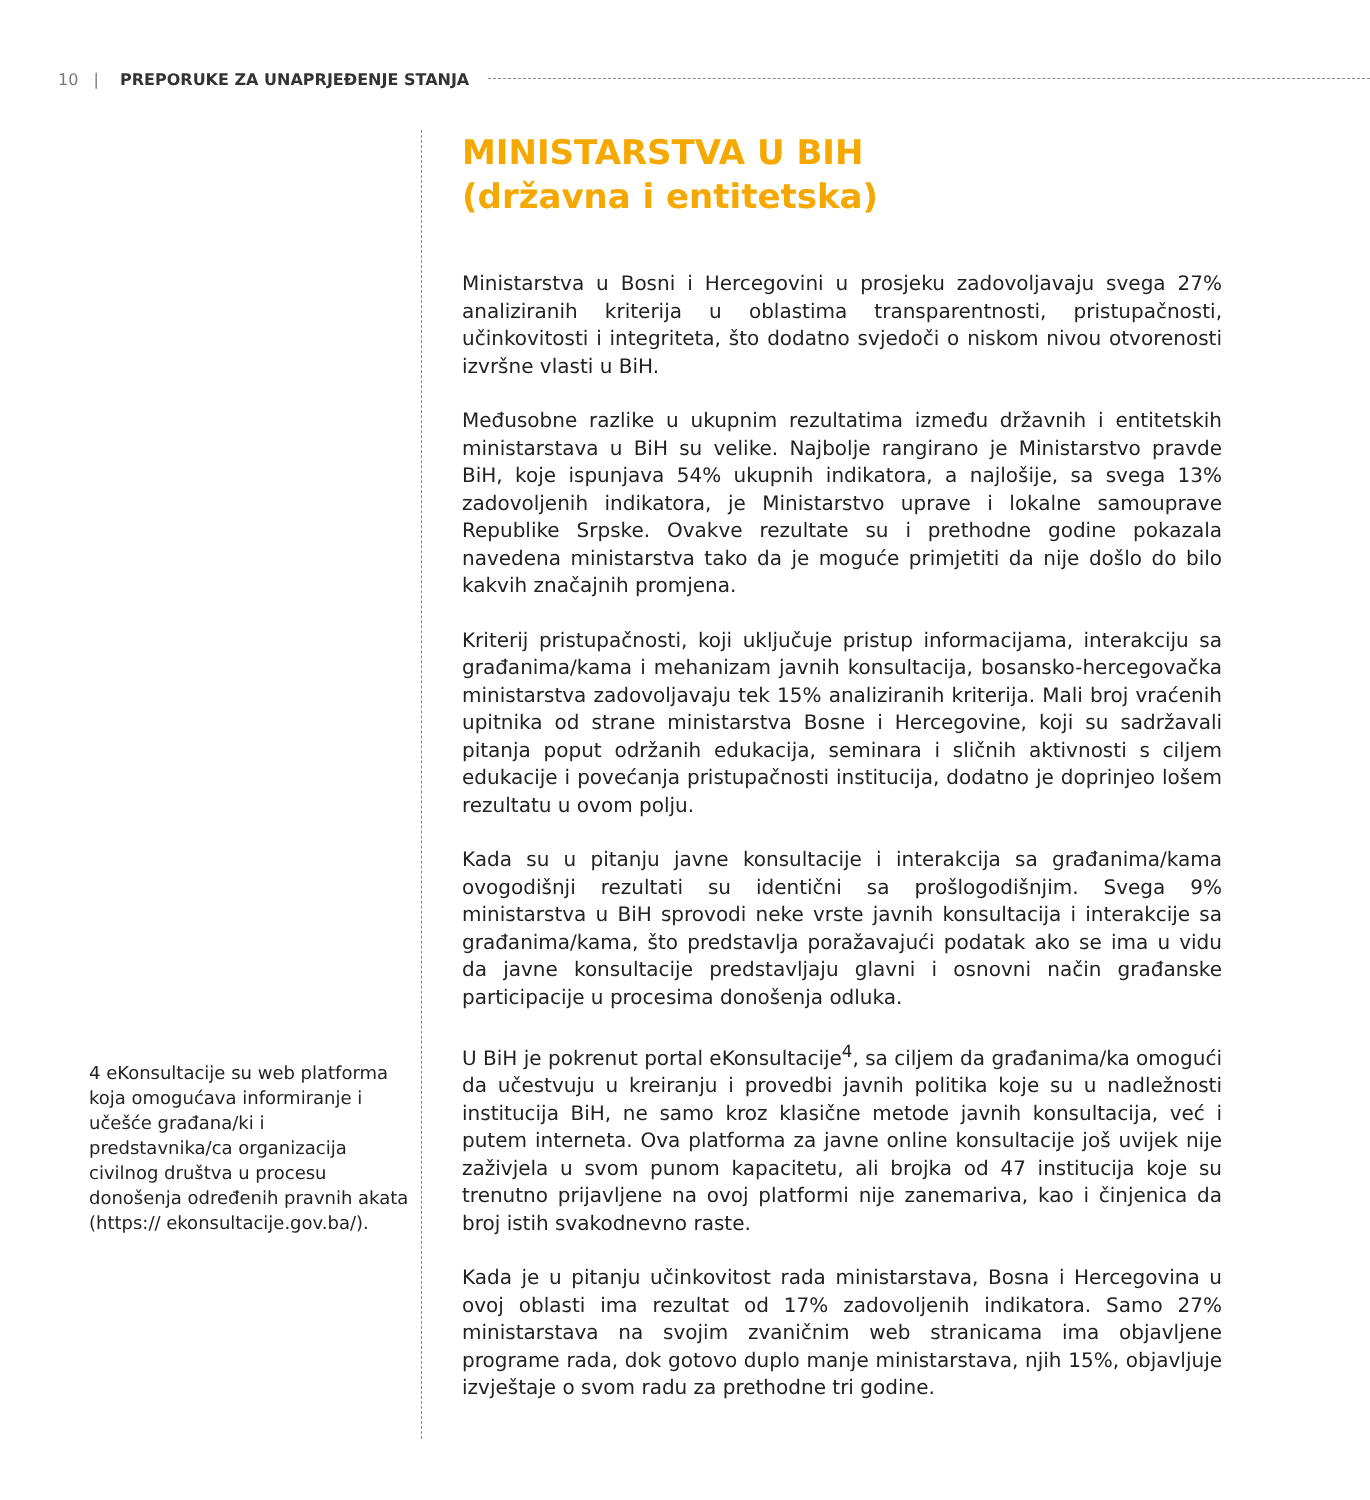10 | PREPORUKE ZA UNAPRJEĐENJE STANJA
4 eKonsultacije su web platforma koja omogućava informiranje i učešće građana/ki i predstavnika/ca organizacija civilnog društva u procesu donošenja određenih pravnih akata (https:// ekonsultacije.gov.ba/).
MINISTARSTVA U BIH
(državna i entitetska)
Ministarstva u Bosni i Hercegovini u prosjeku zadovoljavaju svega 27% analiziranih kriterija u oblastima transparentnosti, pristupačnosti, učinkovitosti i integriteta, što dodatno svjedoči o niskom nivou otvorenosti izvršne vlasti u BiH.
Međusobne razlike u ukupnim rezultatima između državnih i entitetskih ministarstava u BiH su velike. Najbolje rangirano je Ministarstvo pravde BiH, koje ispunjava 54% ukupnih indikatora, a najlošije, sa svega 13% zadovoljenih indikatora, je Ministarstvo uprave i lokalne samouprave Republike Srpske. Ovakve rezultate su i prethodne godine pokazala navedena ministarstva tako da je moguće primjetiti da nije došlo do bilo kakvih značajnih promjena.
Kriterij pristupačnosti, koji uključuje pristup informacijama, interakciju sa građanima/kama i mehanizam javnih konsultacija, bosansko-hercegovačka ministarstva zadovoljavaju tek 15% analiziranih kriterija. Mali broj vraćenih upitnika od strane ministarstva Bosne i Hercegovine, koji su sadržavali pitanja poput održanih edukacija, seminara i sličnih aktivnosti s ciljem edukacije i povećanja pristupačnosti institucija, dodatno je doprinjeo lošem rezultatu u ovom polju.
Kada su u pitanju javne konsultacije i interakcija sa građanima/kama ovogodišnji rezultati su identični sa prošlogodišnjim. Svega 9% ministarstva u BiH sprovodi neke vrste javnih konsultacija i interakcije sa građanima/kama, što predstavlja poražavajući podatak ako se ima u vidu da javne konsultacije predstavljaju glavni i osnovni način građanske participacije u procesima donošenja odluka.
U BiH je pokrenut portal eKonsultacije<sup>4</sup>, sa ciljem da građanima/ka omogući da učestvuju u kreiranju i provedbi javnih politika koje su u nadležnosti institucija BiH, ne samo kroz klasične metode javnih konsultacija, već i putem interneta. Ova platforma za javne online konsultacije još uvijek nije zaživjela u svom punom kapacitetu, ali brojka od 47 institucija koje su trenutno prijavljene na ovoj platformi nije zanemariva, kao i činjenica da broj istih svakodnevno raste.
Kada je u pitanju učinkovitost rada ministarstava, Bosna i Hercegovina u ovoj oblasti ima rezultat od 17% zadovoljenih indikatora. Samo 27% ministarstava na svojim zvaničnim web stranicama ima objavljene programe rada, dok gotovo duplo manje ministarstava, njih 15%, objavljuje izvještaje o svom radu za prethodne tri godine.